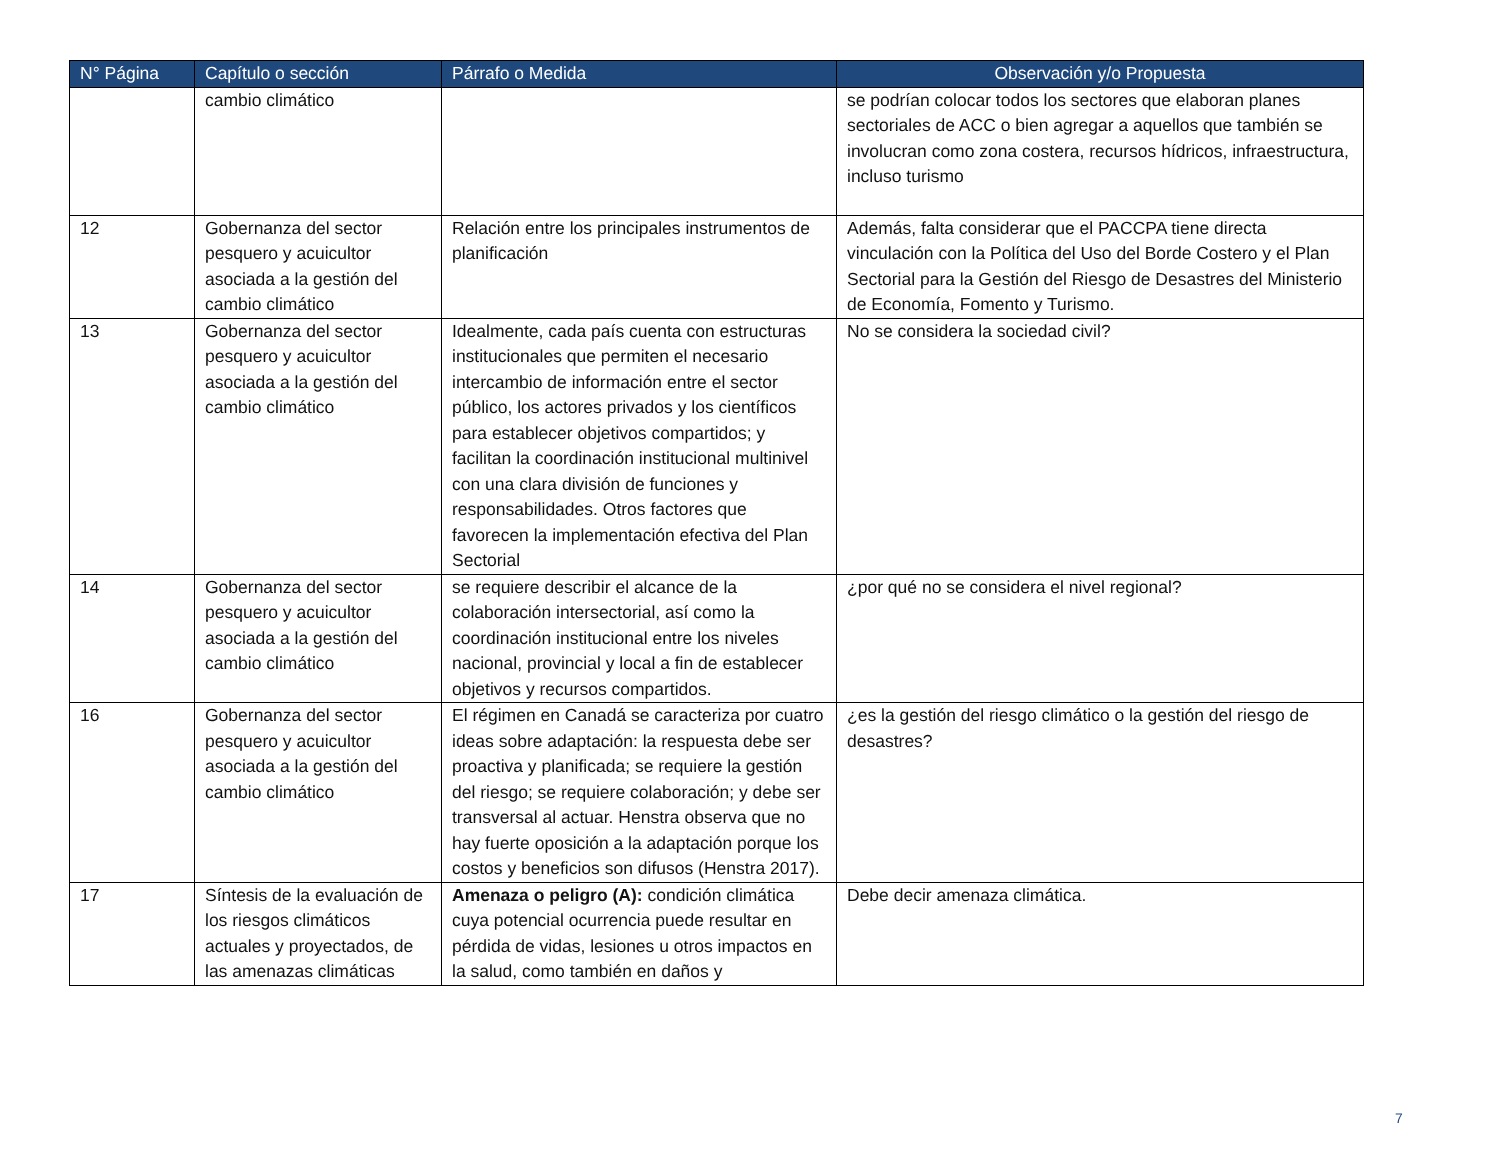| N° Página | Capítulo o sección | Párrafo o Medida | Observación y/o Propuesta |
| --- | --- | --- | --- |
| | cambio climático | | se podrían colocar todos los sectores que elaboran planes sectoriales de ACC o bien agregar a aquellos que también se involucran como zona costera, recursos hídricos, infraestructura, incluso turismo |
| 12 | Gobernanza del sector pesquero y acuicultor asociada a la gestión del cambio climático | Relación entre los principales instrumentos de planificación | Además, falta considerar que el PACCPA tiene directa vinculación con la Política del Uso del Borde Costero y el Plan Sectorial para la Gestión del Riesgo de Desastres del Ministerio de Economía, Fomento y Turismo. |
| 13 | Gobernanza del sector pesquero y acuicultor asociada a la gestión del cambio climático | Idealmente, cada país cuenta con estructuras institucionales que permiten el necesario intercambio de información entre el sector público, los actores privados y los científicos para establecer objetivos compartidos; y facilitan la coordinación institucional multinivel con una clara división de funciones y responsabilidades. Otros factores que favorecen la implementación efectiva del Plan Sectorial | No se considera la sociedad civil? |
| 14 | Gobernanza del sector pesquero y acuicultor asociada a la gestión del cambio climático | se requiere describir el alcance de la colaboración intersectorial, así como la coordinación institucional entre los niveles nacional, provincial y local a fin de establecer objetivos y recursos compartidos. | ¿por qué no se considera el nivel regional? |
| 16 | Gobernanza del sector pesquero y acuicultor asociada a la gestión del cambio climático | El régimen en Canadá se caracteriza por cuatro ideas sobre adaptación: la respuesta debe ser proactiva y planificada; se requiere la gestión del riesgo; se requiere colaboración; y debe ser transversal al actuar. Henstra observa que no hay fuerte oposición a la adaptación porque los costos y beneficios son difusos (Henstra 2017). | ¿es la gestión del riesgo climático o la gestión del riesgo de desastres? |
| 17 | Síntesis de la evaluación de los riesgos climáticos actuales y proyectados, de las amenazas climáticas | Amenaza o peligro (A): condición climática cuya potencial ocurrencia puede resultar en pérdida de vidas, lesiones u otros impactos en la salud, como también en daños y | Debe decir amenaza climática. |
7